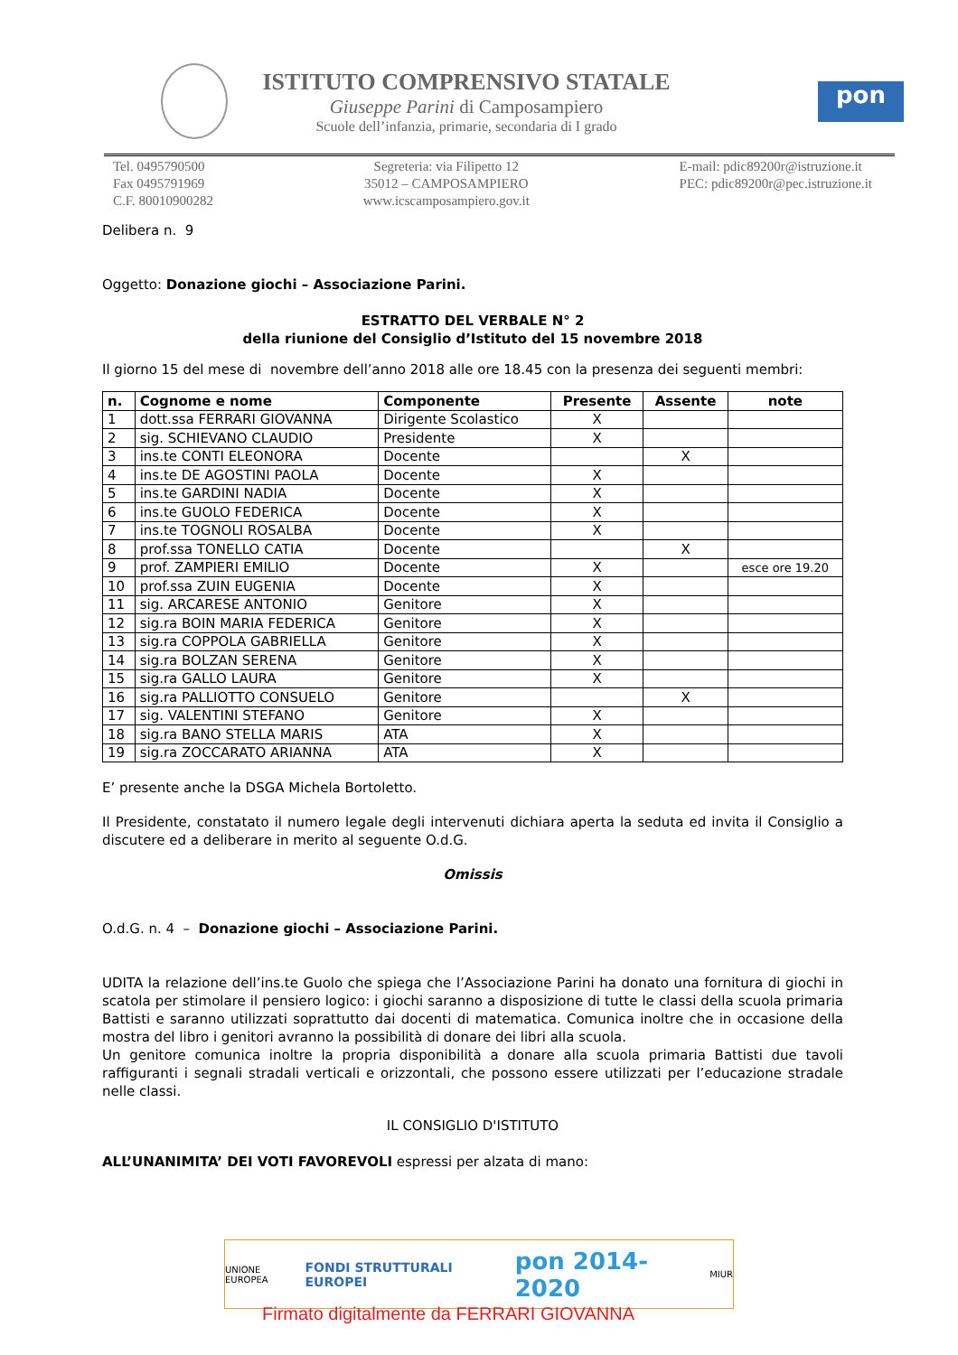ISTITUTO COMPRENSIVO STATALE
Giuseppe Parini di Camposampiero
Scuole dell’infanzia, primarie, secondaria di I grado
pon
Tel. 0495790500
Fax 0495791969
C.F. 80010900282
Segreteria: via Filipetto 12
35012 – CAMPOSAMPIERO
www.icscamposampiero.gov.it
E-mail: pdic89200r@istruzione.it
PEC: pdic89200r@pec.istruzione.it
Delibera n. 9
Oggetto: Donazione giochi – Associazione Parini.
ESTRATTO DEL VERBALE N° 2
della riunione del Consiglio d’Istituto del 15 novembre 2018
Il giorno 15 del mese di novembre dell’anno 2018 alle ore 18.45 con la presenza dei seguenti membri:
| n. | Cognome e nome | Componente | Presente | Assente | note |
| --- | --- | --- | --- | --- | --- |
| 1 | dott.ssa FERRARI GIOVANNA | Dirigente Scolastico | X | | |
| 2 | sig. SCHIEVANO CLAUDIO | Presidente | X | | |
| 3 | ins.te CONTI ELEONORA | Docente | | X | |
| 4 | ins.te DE AGOSTINI PAOLA | Docente | X | | |
| 5 | ins.te GARDINI NADIA | Docente | X | | |
| 6 | ins.te GUOLO FEDERICA | Docente | X | | |
| 7 | ins.te TOGNOLI ROSALBA | Docente | X | | |
| 8 | prof.ssa TONELLO CATIA | Docente | | X | |
| 9 | prof. ZAMPIERI EMILIO | Docente | X | | esce ore 19.20 |
| 10 | prof.ssa ZUIN EUGENIA | Docente | X | | |
| 11 | sig. ARCARESE ANTONIO | Genitore | X | | |
| 12 | sig.ra BOIN MARIA FEDERICA | Genitore | X | | |
| 13 | sig.ra COPPOLA GABRIELLA | Genitore | X | | |
| 14 | sig.ra BOLZAN SERENA | Genitore | X | | |
| 15 | sig.ra GALLO LAURA | Genitore | X | | |
| 16 | sig.ra PALLIOTTO CONSUELO | Genitore | | X | |
| 17 | sig. VALENTINI STEFANO | Genitore | X | | |
| 18 | sig.ra BANO STELLA MARIS | ATA | X | | |
| 19 | sig.ra ZOCCARATO ARIANNA | ATA | X | | |
E’ presente anche la DSGA Michela Bortoletto.
Il Presidente, constatato il numero legale degli intervenuti dichiara aperta la seduta ed invita il Consiglio a discutere ed a deliberare in merito al seguente O.d.G.
Omissis
O.d.G. n. 4 – Donazione giochi – Associazione Parini.
UDITA la relazione dell’ins.te Guolo che spiega che l’Associazione Parini ha donato una fornitura di giochi in scatola per stimolare il pensiero logico: i giochi saranno a disposizione di tutte le classi della scuola primaria Battisti e saranno utilizzati soprattutto dai docenti di matematica. Comunica inoltre che in occasione della mostra del libro i genitori avranno la possibilità di donare dei libri alla scuola.
Un genitore comunica inoltre la propria disponibilità a donare alla scuola primaria Battisti due tavoli raffiguranti i segnali stradali verticali e orizzontali, che possono essere utilizzati per l’educazione stradale nelle classi.
IL CONSIGLIO D'ISTITUTO
ALL’UNANIMITA’ DEI VOTI FAVOREVOLI espressi per alzata di mano:
UNIONE EUROPEA
FONDI STRUTTURALI EUROPEI
pon 2014-2020
MIUR
Firmato digitalmente da FERRARI GIOVANNA